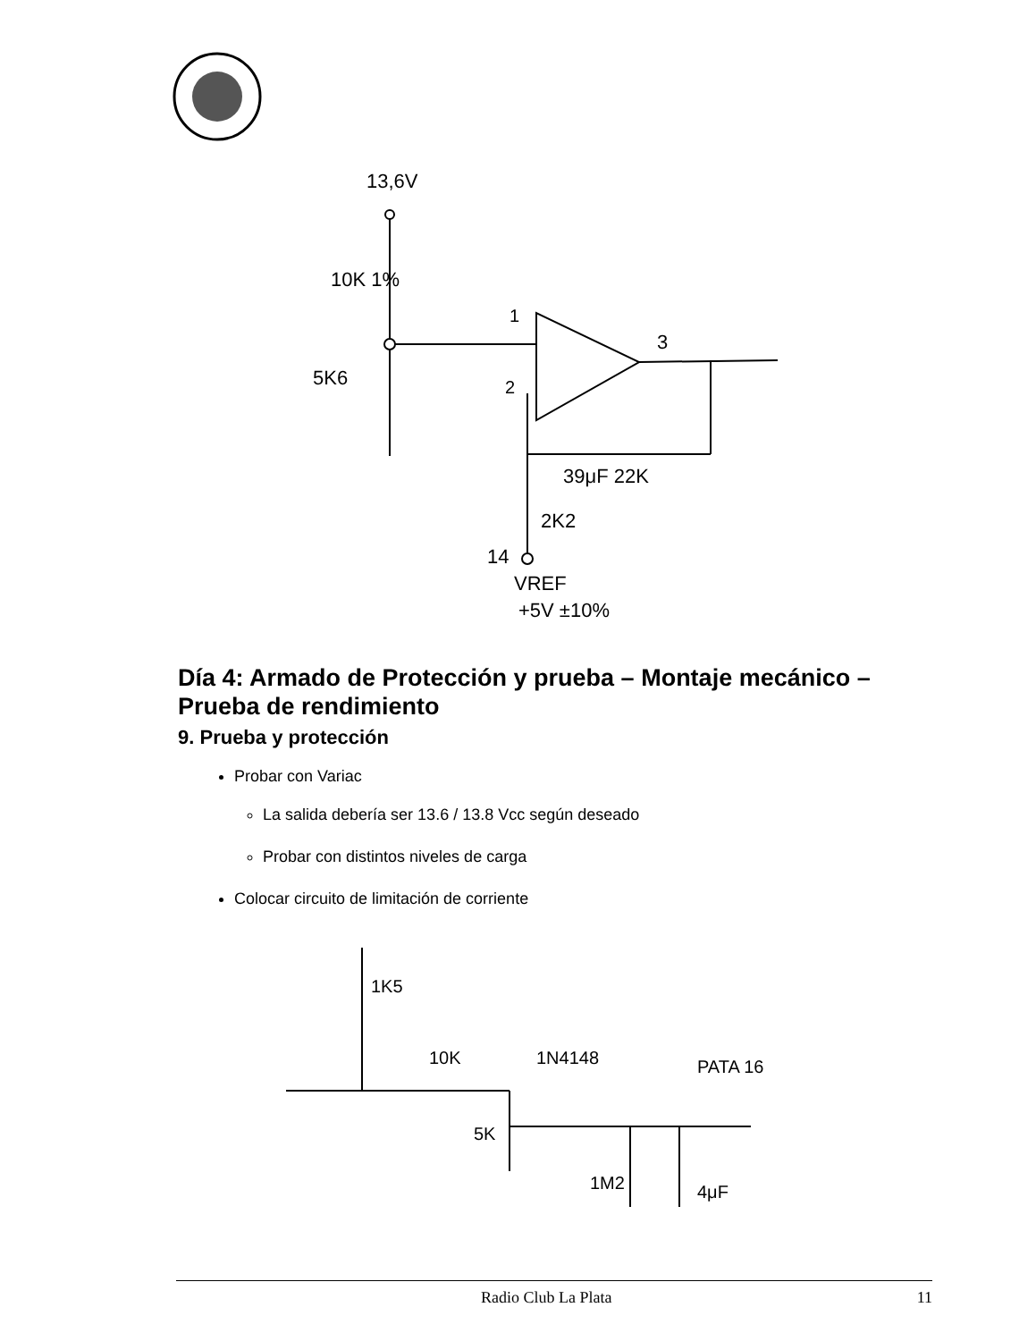13,6V
10K 1%
5K6
1
2
3
39μF 22K
2K2
14
VREF
+5V ±10%
Día 4: Armado de Protección y prueba – Montaje mecánico – Prueba de rendimiento
9. Prueba y protección
Probar con Variac
La salida debería ser 13.6 / 13.8 Vcc según deseado
Probar con distintos niveles de carga
Colocar circuito de limitación de corriente
1K5
10K
1N4148
PATA 16
5K
1M2
4μF
Radio Club La Plata 11